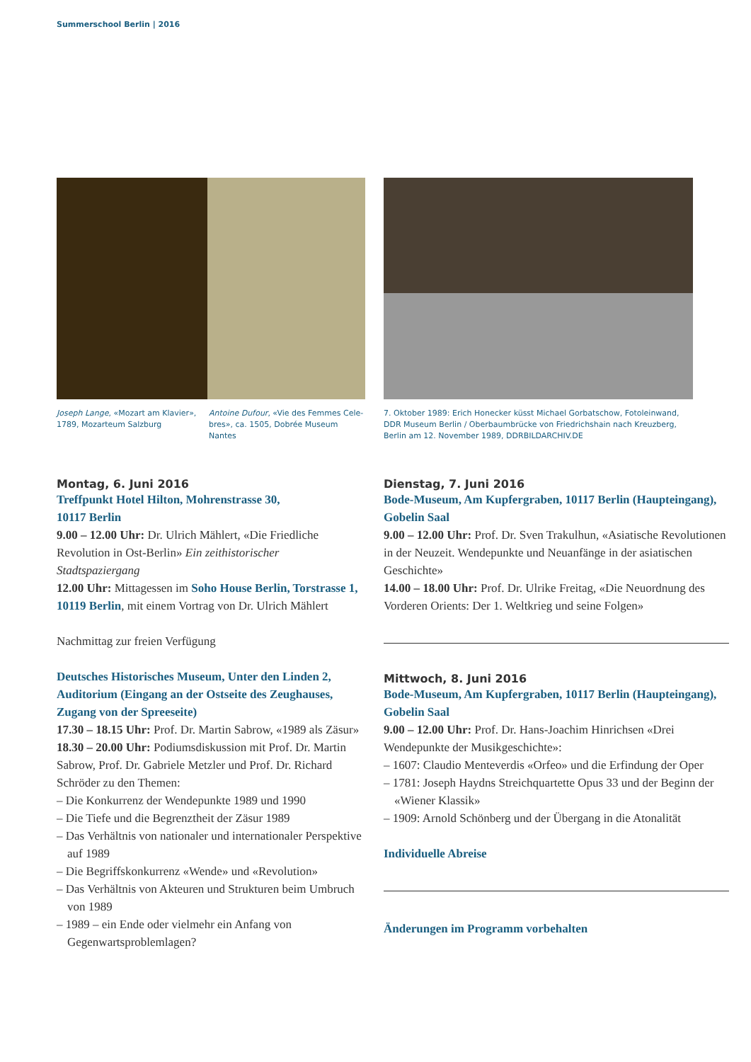Summerschool Berlin | 2016
Joseph Lange, «Mozart am Klavier», 1789, Mozarteum Salzburg
Antoine Dufour, «Vie des Femmes Cele-bres», ca. 1505, Dobrée Museum Nantes
7. Oktober 1989: Erich Honecker küsst Michael Gorbatschow, Fotoleinwand, DDR Museum Berlin / Oberbaumbrücke von Friedrichshain nach Kreuzberg, Berlin am 12. November 1989, DDRBILDARCHIV.DE
Montag, 6. Juni 2016
Treffpunkt Hotel Hilton, Mohrenstrasse 30,
10117 Berlin
9.00 – 12.00 Uhr: Dr. Ulrich Mählert, «Die Friedliche Revolution in Ost-Berlin» Ein zeithistorischer Stadtspaziergang
12.00 Uhr: Mittagessen im Soho House Berlin, Torstrasse 1, 10119 Berlin, mit einem Vortrag von Dr. Ulrich Mählert
Nachmittag zur freien Verfügung
Deutsches Historisches Museum, Unter den Linden 2, Auditorium (Eingang an der Ostseite des Zeughauses, Zugang von der Spreeseite)
17.30 – 18.15 Uhr: Prof. Dr. Martin Sabrow, «1989 als Zäsur»
18.30 – 20.00 Uhr: Podiumsdiskussion mit Prof. Dr. Martin Sabrow, Prof. Dr. Gabriele Metzler und Prof. Dr. Richard Schröder zu den Themen:
– Die Konkurrenz der Wendepunkte 1989 und 1990
– Die Tiefe und die Begrenztheit der Zäsur 1989
– Das Verhältnis von nationaler und internationaler Perspektive auf 1989
– Die Begriffskonkurrenz «Wende» und «Revolution»
– Das Verhältnis von Akteuren und Strukturen beim Umbruch von 1989
– 1989 – ein Ende oder vielmehr ein Anfang von Gegenwartsproblemlagen?
Dienstag, 7. Juni 2016
Bode-Museum, Am Kupfergraben, 10117 Berlin (Haupteingang), Gobelin Saal
9.00 – 12.00 Uhr: Prof. Dr. Sven Trakulhun, «Asiatische Revolutionen in der Neuzeit. Wendepunkte und Neuanfänge in der asiatischen Geschichte»
14.00 – 18.00 Uhr: Prof. Dr. Ulrike Freitag, «Die Neuordnung des Vorderen Orients: Der 1. Weltkrieg und seine Folgen»
Mittwoch, 8. Juni 2016
Bode-Museum, Am Kupfergraben, 10117 Berlin (Haupteingang), Gobelin Saal
9.00 – 12.00 Uhr: Prof. Dr. Hans-Joachim Hinrichsen «Drei Wendepunkte der Musikgeschichte»:
– 1607: Claudio Menteverdis «Orfeo» und die Erfindung der Oper
– 1781: Joseph Haydns Streichquartette Opus 33 und der Beginn der «Wiener Klassik»
– 1909: Arnold Schönberg und der Übergang in die Atonalität
Individuelle Abreise
Änderungen im Programm vorbehalten